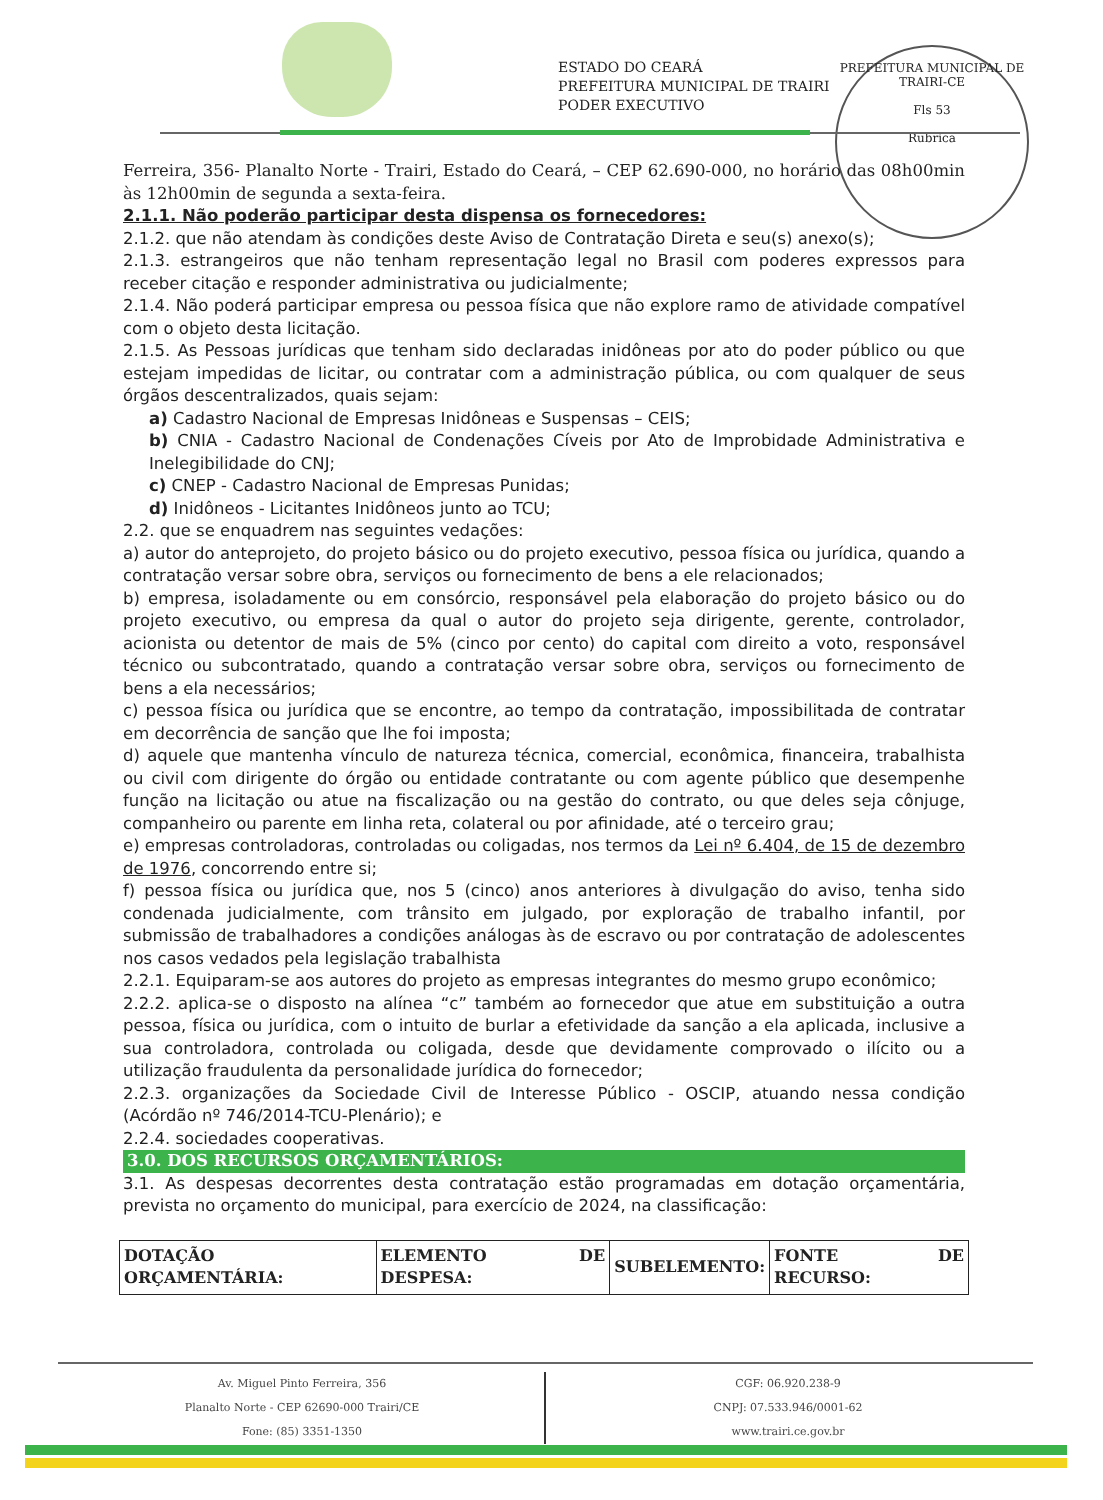ESTADO DO CEARÁ
PREFEITURA MUNICIPAL DE TRAIRI
PODER EXECUTIVO
PREFEITURA MUNICIPAL DE TRAIRI-CE
Fls 53
Rubrica
Ferreira, 356- Planalto Norte - Trairi, Estado do Ceará, – CEP 62.690-000, no horário das 08h00min às 12h00min de segunda a sexta-feira.
2.1.1. Não poderão participar desta dispensa os fornecedores:
2.1.2. que não atendam às condições deste Aviso de Contratação Direta e seu(s) anexo(s);
2.1.3. estrangeiros que não tenham representação legal no Brasil com poderes expressos para receber citação e responder administrativa ou judicialmente;
2.1.4. Não poderá participar empresa ou pessoa física que não explore ramo de atividade compatível com o objeto desta licitação.
2.1.5. As Pessoas jurídicas que tenham sido declaradas inidôneas por ato do poder público ou que estejam impedidas de licitar, ou contratar com a administração pública, ou com qualquer de seus órgãos descentralizados, quais sejam:
a) Cadastro Nacional de Empresas Inidôneas e Suspensas – CEIS;
b) CNIA - Cadastro Nacional de Condenações Cíveis por Ato de Improbidade Administrativa e Inelegibilidade do CNJ;
c) CNEP - Cadastro Nacional de Empresas Punidas;
d) Inidôneos - Licitantes Inidôneos junto ao TCU;
2.2. que se enquadrem nas seguintes vedações:
a) autor do anteprojeto, do projeto básico ou do projeto executivo, pessoa física ou jurídica, quando a contratação versar sobre obra, serviços ou fornecimento de bens a ele relacionados;
b) empresa, isoladamente ou em consórcio, responsável pela elaboração do projeto básico ou do projeto executivo, ou empresa da qual o autor do projeto seja dirigente, gerente, controlador, acionista ou detentor de mais de 5% (cinco por cento) do capital com direito a voto, responsável técnico ou subcontratado, quando a contratação versar sobre obra, serviços ou fornecimento de bens a ela necessários;
c) pessoa física ou jurídica que se encontre, ao tempo da contratação, impossibilitada de contratar em decorrência de sanção que lhe foi imposta;
d) aquele que mantenha vínculo de natureza técnica, comercial, econômica, financeira, trabalhista ou civil com dirigente do órgão ou entidade contratante ou com agente público que desempenhe função na licitação ou atue na fiscalização ou na gestão do contrato, ou que deles seja cônjuge, companheiro ou parente em linha reta, colateral ou por afinidade, até o terceiro grau;
e) empresas controladoras, controladas ou coligadas, nos termos da Lei nº 6.404, de 15 de dezembro de 1976, concorrendo entre si;
f) pessoa física ou jurídica que, nos 5 (cinco) anos anteriores à divulgação do aviso, tenha sido condenada judicialmente, com trânsito em julgado, por exploração de trabalho infantil, por submissão de trabalhadores a condições análogas às de escravo ou por contratação de adolescentes nos casos vedados pela legislação trabalhista
2.2.1. Equiparam-se aos autores do projeto as empresas integrantes do mesmo grupo econômico;
2.2.2. aplica-se o disposto na alínea “c” também ao fornecedor que atue em substituição a outra pessoa, física ou jurídica, com o intuito de burlar a efetividade da sanção a ela aplicada, inclusive a sua controladora, controlada ou coligada, desde que devidamente comprovado o ilícito ou a utilização fraudulenta da personalidade jurídica do fornecedor;
2.2.3. organizações da Sociedade Civil de Interesse Público - OSCIP, atuando nessa condição (Acórdão nº 746/2014-TCU-Plenário); e
2.2.4. sociedades cooperativas.
3.0. DOS RECURSOS ORÇAMENTÁRIOS:
3.1. As despesas decorrentes desta contratação estão programadas em dotação orçamentária, prevista no orçamento do municipal, para exercício de 2024, na classificação:
| DOTAÇÃO ORÇAMENTÁRIA: | ELEMENTO DE DESPESA: | SUBELEMENTO: | FONTE DE RECURSO: |
| --- | --- | --- | --- |
Av. Miguel Pinto Ferreira, 356
Planalto Norte - CEP 62690-000 Trairi/CE
Fone: (85) 3351-1350
CGF: 06.920.238-9
CNPJ: 07.533.946/0001-62
www.trairi.ce.gov.br